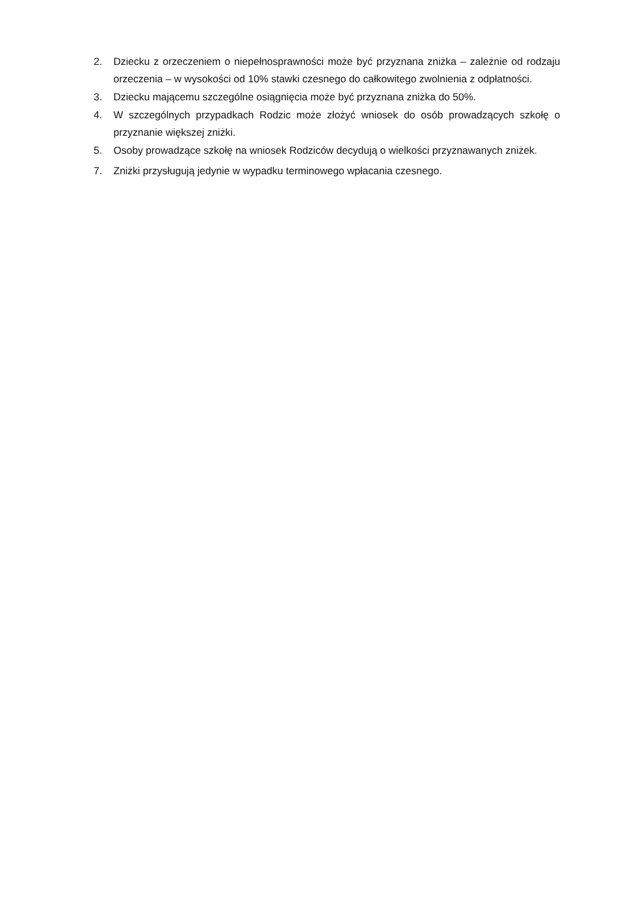2. Dziecku z orzeczeniem o niepełnosprawności może być przyznana zniżka – zależnie od rodzaju orzeczenia – w wysokości od 10% stawki czesnego do całkowitego zwolnienia z odpłatności.
3. Dziecku mającemu szczególne osiągnięcia może być przyznana zniżka do 50%.
4. W szczególnych przypadkach Rodzic może złożyć wniosek do osób prowadzących szkołę o przyznanie większej zniżki.
5. Osoby prowadzące szkołę na wniosek Rodziców decydują o wielkości przyznawanych zniżek.
7. Zniżki przysługują jedynie w wypadku terminowego wpłacania czesnego.